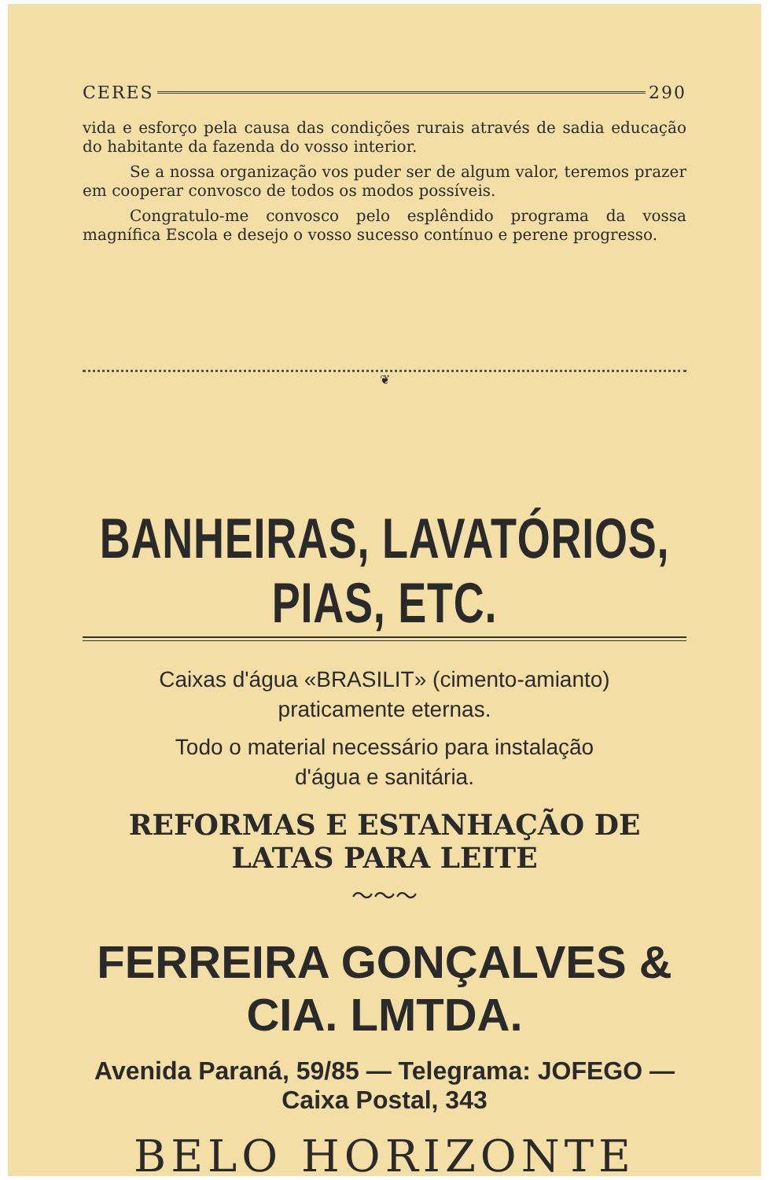CERES 290
vida e esforço pela causa das condições rurais através de sadia educação do habitante da fazenda do vosso interior.
Se a nossa organização vos puder ser de algum valor, teremos prazer em cooperar convosco de todos os modos possíveis.
Congratulo-me convosco pelo esplêndido programa da vossa magnífica Escola e desejo o vosso sucesso contínuo e perene progresso.
❦
BANHEIRAS, LAVATÓRIOS, PIAS, ETC.
Caixas d'água «BRASILIT» (cimento-amianto)
praticamente eternas.
Todo o material necessário para instalação
d'água e sanitária.
REFORMAS E ESTANHAÇÃO DE LATAS PARA LEITE
～～～
FERREIRA GONÇALVES & CIA. LMTDA.
Avenida Paraná, 59/85 — Telegrama: JOFEGO — Caixa Postal, 343
BELO HORIZONTE